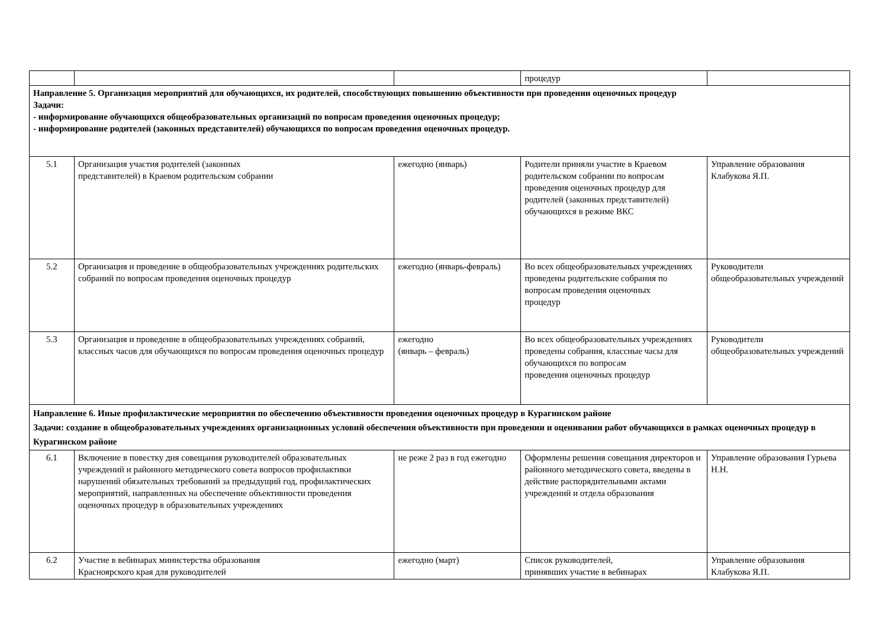| | | | процедур | |
| Направление 5. Организация мероприятий для обучающихся, их родителей, способствующих повышению объективности при проведении оценочных процедур Задачи: - информирование обучающихся общеобразовательных организаций по вопросам проведения оценочных процедур; - информирование родителей (законных представителей) обучающихся по вопросам проведения оценочных процедур. | | | | |
| 5.1 | Организация участия родителей (законных представителей) в Краевом родительском собрании | ежегодно (январь) | Родители приняли участие в Краевом родительском собрании по вопросам проведения оценочных процедур для родителей (законных представителей) обучающихся в режиме ВКС | Управление образования Клабукова Я.П. |
| 5.2 | Организация и проведение в общеобразовательных учреждениях родительских собраний по вопросам проведения оценочных процедур | ежегодно (январь-февраль) | Во всех общеобразовательных учреждениях проведены родительские собрания по вопросам проведения оценочных процедур | Руководители общеобразовательных учреждений |
| 5.3 | Организация и проведение в общеобразовательных учреждениях собраний, классных часов для обучающихся по вопросам проведения оценочных процедур | ежегодно (январь – февраль) | Во всех общеобразовательных учреждениях проведены собрания, классные часы для обучающихся по вопросам проведения оценочных процедур | Руководители общеобразовательных учреждений |
| Направление 6. Иные профилактические мероприятия по обеспечению объективности проведения оценочных процедур в Курагинском районе Задачи: создание в общеобразовательных учреждениях организационных условий обеспечения объективности при проведении и оценивании работ обучающихся в рамках оценочных процедур в Курагинском районе | | | | |
| 6.1 | Включение в повестку дня совещания руководителей образовательных учреждений и районного методического совета вопросов профилактики нарушений обязательных требований за предыдущий год, профилактических мероприятий, направленных на обеспечение объективности проведения оценочных процедур в образовательных учреждениях | не реже 2 раз в год ежегодно | Оформлены решения совещания директоров и районного методического совета, введены в действие распорядительными актами учреждений и отдела образования | Управление образования Гурьева Н.Н. |
| 6.2 | Участие в вебинарах министерства образования Красноярского края для руководителей | ежегодно (март) | Список руководителей, принявших участие в вебинарах | Управление образования Клабукова Я.П. |